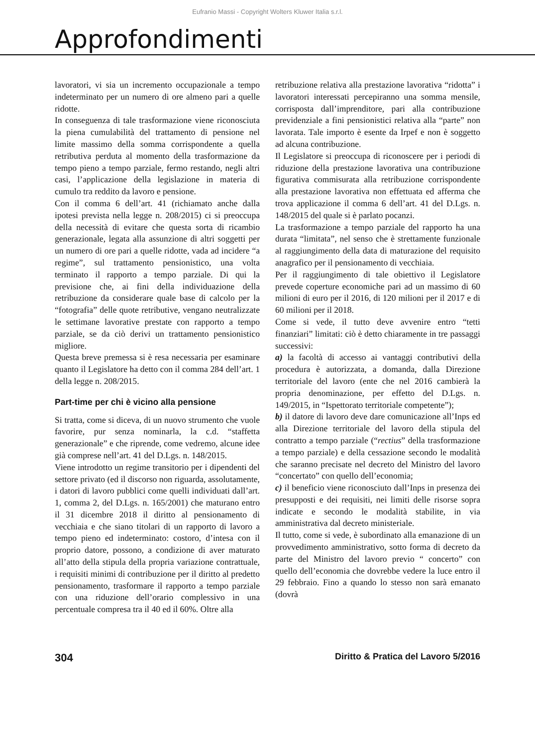Eufranio Massi - Copyright Wolters Kluwer Italia s.r.l.
Approfondimenti
lavoratori, vi sia un incremento occupazionale a tempo indeterminato per un numero di ore almeno pari a quelle ridotte.
In conseguenza di tale trasformazione viene riconosciuta la piena cumulabilità del trattamento di pensione nel limite massimo della somma corrispondente a quella retributiva perduta al momento della trasformazione da tempo pieno a tempo parziale, fermo restando, negli altri casi, l’applicazione della legislazione in materia di cumulo tra reddito da lavoro e pensione.
Con il comma 6 dell’art. 41 (richiamato anche dalla ipotesi prevista nella legge n. 208/2015) ci si preoccupa della necessità di evitare che questa sorta di ricambio generazionale, legata alla assunzione di altri soggetti per un numero di ore pari a quelle ridotte, vada ad incidere “a regime”, sul trattamento pensionistico, una volta terminato il rapporto a tempo parziale. Di qui la previsione che, ai fini della individuazione della retribuzione da considerare quale base di calcolo per la “fotografia” delle quote retributive, vengano neutralizzate le settimane lavorative prestate con rapporto a tempo parziale, se da ciò derivi un trattamento pensionistico migliore.
Questa breve premessa si è resa necessaria per esaminare quanto il Legislatore ha detto con il comma 284 dell’art. 1 della legge n. 208/2015.
Part-time per chi è vicino alla pensione
Si tratta, come si diceva, di un nuovo strumento che vuole favorire, pur senza nominarla, la c.d. “staffetta generazionale” e che riprende, come vedremo, alcune idee già comprese nell’art. 41 del D.Lgs. n. 148/2015.
Viene introdotto un regime transitorio per i dipendenti del settore privato (ed il discorso non riguarda, assolutamente, i datori di lavoro pubblici come quelli individuati dall’art. 1, comma 2, del D.Lgs. n. 165/2001) che maturano entro il 31 dicembre 2018 il diritto al pensionamento di vecchiaia e che siano titolari di un rapporto di lavoro a tempo pieno ed indeterminato: costoro, d’intesa con il proprio datore, possono, a condizione di aver maturato all’atto della stipula della propria variazione contrattuale, i requisiti minimi di contribuzione per il diritto al predetto pensionamento, trasformare il rapporto a tempo parziale con una riduzione dell’orario complessivo in una percentuale compresa tra il 40 ed il 60%. Oltre alla
retribuzione relativa alla prestazione lavorativa “ridotta” i lavoratori interessati percepiranno una somma mensile, corrisposta dall’imprenditore, pari alla contribuzione previdenziale a fini pensionistici relativa alla “parte” non lavorata. Tale importo è esente da Irpef e non è soggetto ad alcuna contribuzione.
Il Legislatore si preoccupa di riconoscere per i periodi di riduzione della prestazione lavorativa una contribuzione figurativa commisurata alla retribuzione corrispondente alla prestazione lavorativa non effettuata ed afferma che trova applicazione il comma 6 dell’art. 41 del D.Lgs. n. 148/2015 del quale si è parlato pocanzi.
La trasformazione a tempo parziale del rapporto ha una durata “limitata”, nel senso che è strettamente funzionale al raggiungimento della data di maturazione del requisito anagrafico per il pensionamento di vecchiaia.
Per il raggiungimento di tale obiettivo il Legislatore prevede coperture economiche pari ad un massimo di 60 milioni di euro per il 2016, di 120 milioni per il 2017 e di 60 milioni per il 2018.
Come si vede, il tutto deve avvenire entro “tetti finanziari” limitati: ciò è detto chiaramente in tre passaggi successivi:
a) la facoltà di accesso ai vantaggi contributivi della procedura è autorizzata, a domanda, dalla Direzione territoriale del lavoro (ente che nel 2016 cambierà la propria denominazione, per effetto del D.Lgs. n. 149/2015, in “Ispettorato territoriale competente”);
b) il datore di lavoro deve dare comunicazione all’Inps ed alla Direzione territoriale del lavoro della stipula del contratto a tempo parziale (“rectius” della trasformazione a tempo parziale) e della cessazione secondo le modalità che saranno precisate nel decreto del Ministro del lavoro “concertato” con quello dell’economia;
c) il beneficio viene riconosciuto dall’Inps in presenza dei presupposti e dei requisiti, nei limiti delle risorse sopra indicate e secondo le modalità stabilite, in via amministrativa dal decreto ministeriale.
Il tutto, come si vede, è subordinato alla emanazione di un provvedimento amministrativo, sotto forma di decreto da parte del Ministro del lavoro previo “ concerto” con quello dell’economia che dovrebbe vedere la luce entro il 29 febbraio. Fino a quando lo stesso non sarà emanato (dovrà
304 Diritto & Pratica del Lavoro 5/2016